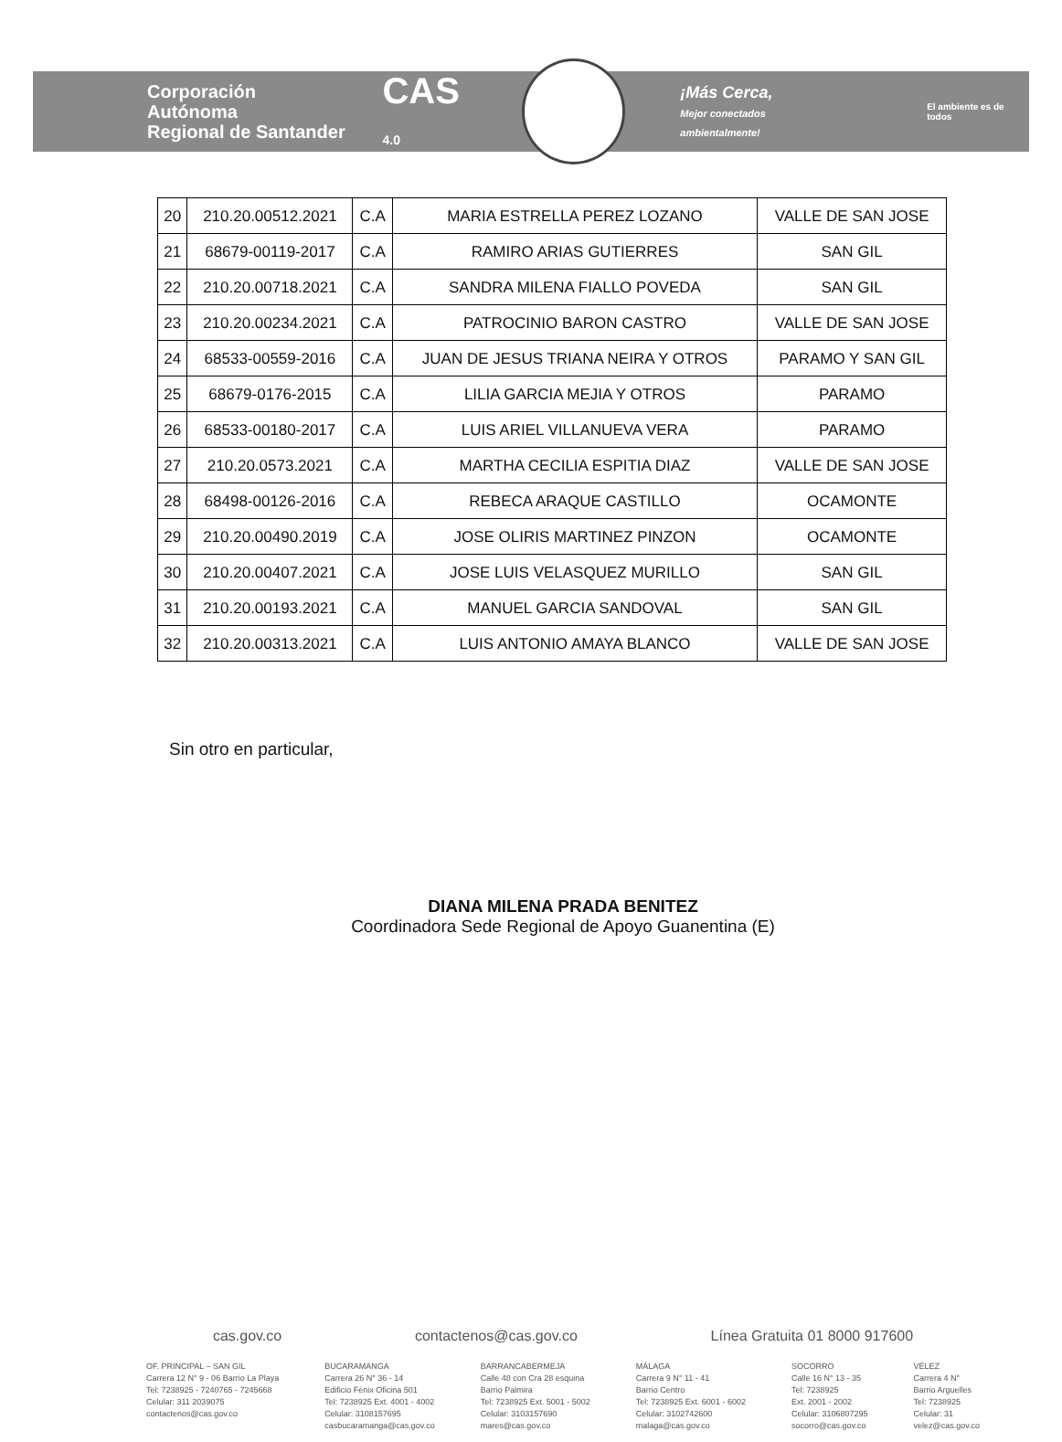Corporación Autónoma
Regional de Santander
CAS 4.0
¡Más Cerca,
Mejor conectados ambientalmente!
El ambiente es de todos
| 20 | 210.20.00512.2021 | C.A | MARIA ESTRELLA PEREZ LOZANO | VALLE DE SAN JOSE |
| 21 | 68679-00119-2017 | C.A | RAMIRO ARIAS GUTIERRES | SAN GIL |
| 22 | 210.20.00718.2021 | C.A | SANDRA MILENA FIALLO POVEDA | SAN GIL |
| 23 | 210.20.00234.2021 | C.A | PATROCINIO BARON CASTRO | VALLE DE SAN JOSE |
| 24 | 68533-00559-2016 | C.A | JUAN DE JESUS TRIANA NEIRA Y OTROS | PARAMO Y SAN GIL |
| 25 | 68679-0176-2015 | C.A | LILIA GARCIA MEJIA Y OTROS | PARAMO |
| 26 | 68533-00180-2017 | C.A | LUIS ARIEL VILLANUEVA VERA | PARAMO |
| 27 | 210.20.0573.2021 | C.A | MARTHA CECILIA ESPITIA DIAZ | VALLE DE SAN JOSE |
| 28 | 68498-00126-2016 | C.A | REBECA ARAQUE CASTILLO | OCAMONTE |
| 29 | 210.20.00490.2019 | C.A | JOSE OLIRIS MARTINEZ PINZON | OCAMONTE |
| 30 | 210.20.00407.2021 | C.A | JOSE LUIS VELASQUEZ MURILLO | SAN GIL |
| 31 | 210.20.00193.2021 | C.A | MANUEL GARCIA SANDOVAL | SAN GIL |
| 32 | 210.20.00313.2021 | C.A | LUIS ANTONIO AMAYA BLANCO | VALLE DE SAN JOSE |
Sin otro en particular,
DIANA MILENA PRADA BENITEZ
Coordinadora Sede Regional de Apoyo Guanentina (E)
cas.gov.co contactenos@cas.gov.co Línea Gratuita 01 8000 917600
OF. PRINCIPAL – SAN GIL
Carrera 12 N° 9 - 06 Barrio La Playa
Tel: 7238925 - 7240765 - 7245668
Celular: 311 2039075
contactenos@cas.gov.co
BUCARAMANGA
Carrera 26 N° 36 - 14
Edificio Fénix Oficina 501
Tel: 7238925 Ext. 4001 - 4002
Celular: 3108157695
casbucaramanga@cas.gov.co
BARRANCABERMEJA
Calle 48 con Cra 28 esquina
Barrio Palmira
Tel: 7238925 Ext. 5001 - 5002
Celular: 3103157690
mares@cas.gov.co
MÁLAGA
Carrera 9 N° 11 - 41
Barrio Centro
Tel: 7238925 Ext. 6001 - 6002
Celular: 3102742600
malaga@cas.gov.co
SOCORRO
Calle 16 N° 13 - 35
Tel: 7238925
Ext. 2001 - 2002
Celular: 3106807295
socorro@cas.gov.co
VÉLEZ
Carrera 4 N°
Barrio Arguelles
Tel: 7238925
Celular: 31
velez@cas.gov.co